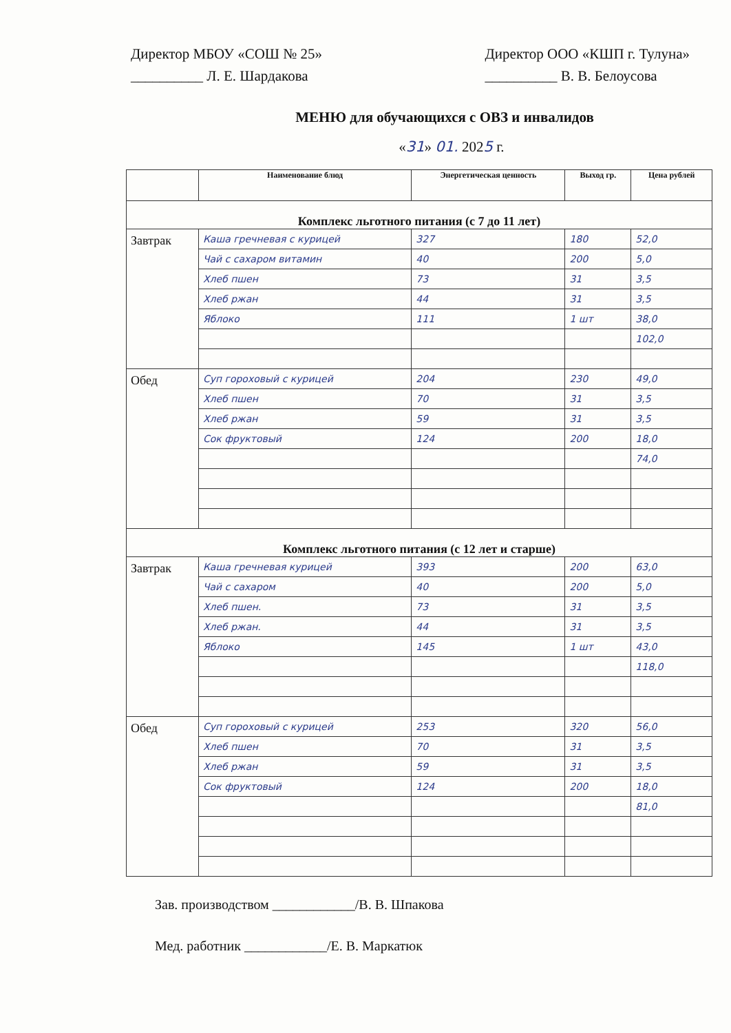Директор МБОУ «СОШ № 25»
__________ Л. Е. Шардакова
Директор ООО «КШП г. Тулуна»
__________ В. В. Белоусова
МЕНЮ для обучающихся с ОВЗ и инвалидов
«31» 01. 2025 г.
| | Наименование блюд | Энергетическая ценность | Выход гр. | Цена рублей |
| --- | --- | --- | --- | --- |
| Комплекс льготного питания (с 7 до 11 лет) | | | | |
| Завтрак | Каша гречневая с курицей | 327 | 180 | 52,0 |
| | Чай с сахаром витамин | 40 | 200 | 5,0 |
| | Хлеб пшен | 73 | 31 | 3,5 |
| | Хлеб ржан | 44 | 31 | 3,5 |
| | Яблоко | 111 | 1 шт | 38,0 |
| | | | | 102,0 |
| Обед | Суп гороховый с курицей | 204 | 230 | 49,0 |
| | Хлеб пшен | 70 | 31 | 3,5 |
| | Хлеб ржан | 59 | 31 | 3,5 |
| | Сок фруктовый | 124 | 200 | 18,0 |
| | | | | 74,0 |
| Комплекс льготного питания (с 12 лет и старше) | | | | |
| Завтрак | Каша гречневая курицей | 393 | 200 | 63,0 |
| | Чай с сахаром | 40 | 200 | 5,0 |
| | Хлеб пшен. | 73 | 31 | 3,5 |
| | Хлеб ржан. | 44 | 31 | 3,5 |
| | Яблоко | 145 | 1 шт | 43,0 |
| | | | | 118,0 |
| Обед | Суп гороховый с курицей | 253 | 320 | 56,0 |
| | Хлеб пшен | 70 | 31 | 3,5 |
| | Хлеб ржан | 59 | 31 | 3,5 |
| | Сок фруктовый | 124 | 200 | 18,0 |
| | | | | 81,0 |
Зав. производством ____________/В. В. Шпакова
Мед. работник ____________/Е. В. Маркатюк